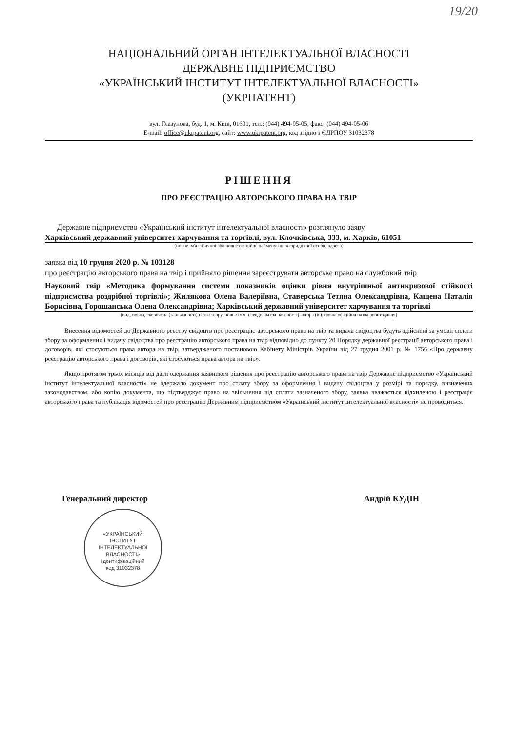19/20
НАЦІОНАЛЬНИЙ ОРГАН ІНТЕЛЕКТУАЛЬНОЇ ВЛАСНОСТІ
ДЕРЖАВНЕ ПІДПРИЄМСТВО
«УКРАЇНСЬКИЙ ІНСТИТУТ ІНТЕЛЕКТУАЛЬНОЇ ВЛАСНОСТІ»
(УКРПАТЕНТ)
вул. Глазунова, буд. 1, м. Київ, 01601, тел.: (044) 494-05-05, факс: (044) 494-05-06
E-mail: office@ukrpatent.org, сайт: www.ukrpatent.org, код згідно з ЄДРПОУ 31032378
РІШЕННЯ
ПРО РЕЄСТРАЦІЮ АВТОРСЬКОГО ПРАВА НА ТВІР
Державне підприємство «Український інститут інтелектуальної власності» розглянуло заяву
Харківський державний університет харчування та торгівлі, вул. Клочківська, 333, м. Харків, 61051
(повне ім'я фізичної або повне офіційне найменування юридичної особи, адреса)
заявка від 10 грудня 2020 р. № 103128
про реєстрацію авторського права на твір і прийняло рішення зареєструвати авторське право на службовий твір
Науковий твір «Методика формування системи показників оцінки рівня внутрішньої антикризової стійкості підприємства роздрібної торгівлі»; Жилякова Олена Валеріївна, Ставерська Тетяна Олександрівна, Кащена Наталія Борисівна, Горошанська Олена Олександрівна; Харківський державний університет харчування та торгівлі
(вид, повна, скорочена (за наявності) назва твору, повне ім'я, псевдонім (за наявності) автора (ів), повна офіційна назва роботодавця)
Внесення відомостей до Державного реєстру свідоцтв про реєстрацію авторського права на твір та видача свідоцтва будуть здійснені за умови сплати збору за оформлення і видачу свідоцтва про реєстрацію авторського права на твір відповідно до пункту 20 Порядку державної реєстрації авторського права і договорів, які стосуються права автора на твір, затвердженого постановою Кабінету Міністрів України від 27 грудня 2001 р. № 1756 «Про державну реєстрацію авторського права і договорів, які стосуються права автора на твір».
Якщо протягом трьох місяців від дати одержання заявником рішення про реєстрацію авторського права на твір Державне підприємство «Український інститут інтелектуальної власності» не одержало документ про сплату збору за оформлення і видачу свідоцтва у розмірі та порядку, визначених законодавством, або копію документа, що підтверджує право на звільнення від сплати зазначеного збору, заявка вважається відхиленою і реєстрація авторського права та публікація відомостей про реєстрацію Державним підприємством «Український інститут інтелектуальної власності» не проводиться.
Генеральний директор Андрій КУДІН
«УКРАЇНСЬКИЙ
ІНСТИТУТ
ІНТЕЛЕКТУАЛЬНОЇ
ВЛАСНОСТІ»
Ідентифікаційний
код 31032378